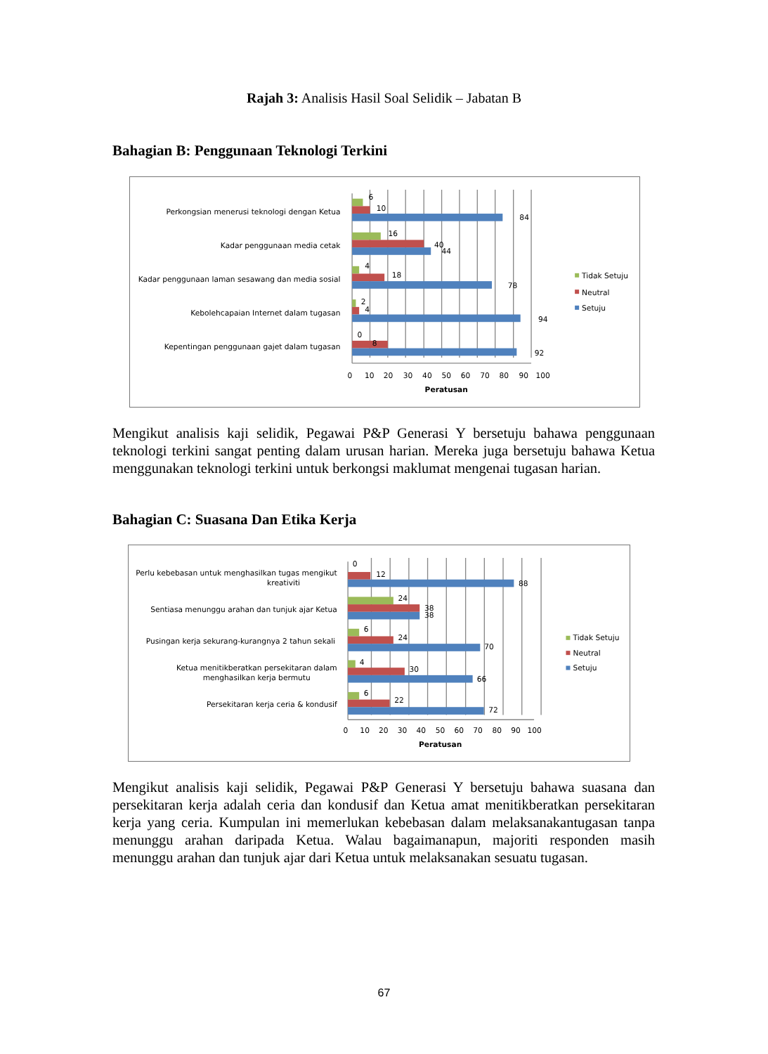Rajah 3: Analisis Hasil Soal Selidik – Jabatan B
Bahagian B: Penggunaan Teknologi Terkini
Perkongsian menerusi teknologi dengan Ketua
Kadar penggunaan media cetak
Kadar penggunaan laman sesawang dan media sosial
Kebolehcapaian Internet dalam tugasan
Kepentingan penggunaan gajet dalam tugasan
6
10
84
16
40
44
4
18
78
2
4
94
8
0
92
0
10
20
30
40
50
60
70
80
90
100
Peratusan
Tidak Setuju
Neutral
Setuju
Mengikut analisis kaji selidik, Pegawai P&P Generasi Y bersetuju bahawa penggunaan teknologi terkini sangat penting dalam urusan harian. Mereka juga bersetuju bahawa Ketua menggunakan teknologi terkini untuk berkongsi maklumat mengenai tugasan harian.
Bahagian C: Suasana Dan Etika Kerja
Perlu kebebasan untuk menghasilkan tugas mengikut
kreativiti
Sentiasa menunggu arahan dan tunjuk ajar Ketua
Pusingan kerja sekurang-kurangnya 2 tahun sekali
Ketua menitikberatkan persekitaran dalam
menghasilkan kerja bermutu
Persekitaran kerja ceria & kondusif
0
12
88
24
38
38
6
24
70
4
30
66
6
22
72
0
10
20
30
40
50
60
70
80
90
100
Peratusan
Tidak Setuju
Neutral
Setuju
Mengikut analisis kaji selidik, Pegawai P&P Generasi Y bersetuju bahawa suasana dan persekitaran kerja adalah ceria dan kondusif dan Ketua amat menitikberatkan persekitaran kerja yang ceria. Kumpulan ini memerlukan kebebasan dalam melaksanakantugasan tanpa menunggu arahan daripada Ketua. Walau bagaimanapun, majoriti responden masih menunggu arahan dan tunjuk ajar dari Ketua untuk melaksanakan sesuatu tugasan.
67